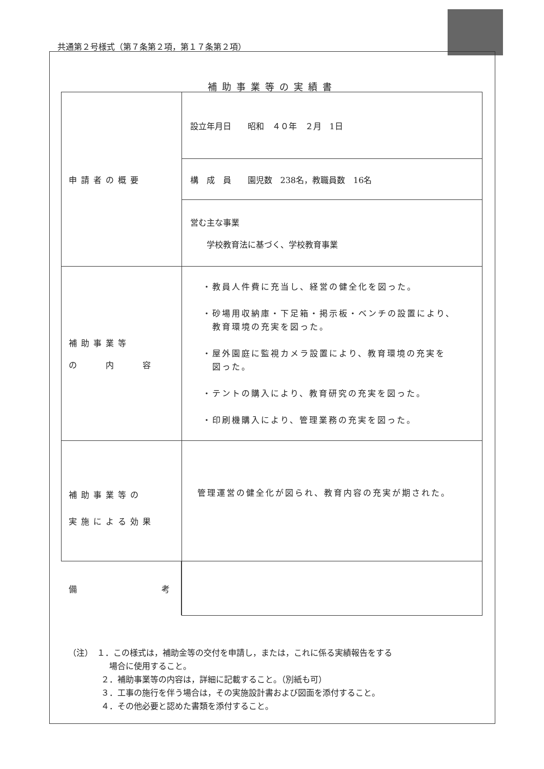共通第２号様式（第７条第２項，第１７条第２項）
補助事業等の実績書
| 申請者の概要 | 設立年月日 昭和 ４０年 ２月 1日 |
| | 構 成 員 園児数 238名，教職員数 16名 |
| | 営む主な事業 学校教育法に基づく、学校教育事業 |
| 補助事業等 の 内 容 | ・教員人件費に充当し、経営の健全化を図った。 ・砂場用収納庫・下足箱・掲示板・ベンチの設置により、 教育環境の充実を図った。 ・屋外園庭に監視カメラ設置により、教育環境の充実を 図った。 ・テントの購入により、教育研究の充実を図った。 ・印刷機購入により、管理業務の充実を図った。 |
| 補助事業等の 実施による効果 | 管理運営の健全化が図られ、教育内容の充実が期された。 |
| 備 考 | |
（注）　１．この様式は，補助金等の交付を申請し，または，これに係る実績報告をする
　　　　　場合に使用すること。
　　　　２．補助事業等の内容は，詳細に記載すること。（別紙も可）
　　　　３．工事の施行を伴う場合は，その実施設計書および図面を添付すること。
　　　　４．その他必要と認めた書類を添付すること。